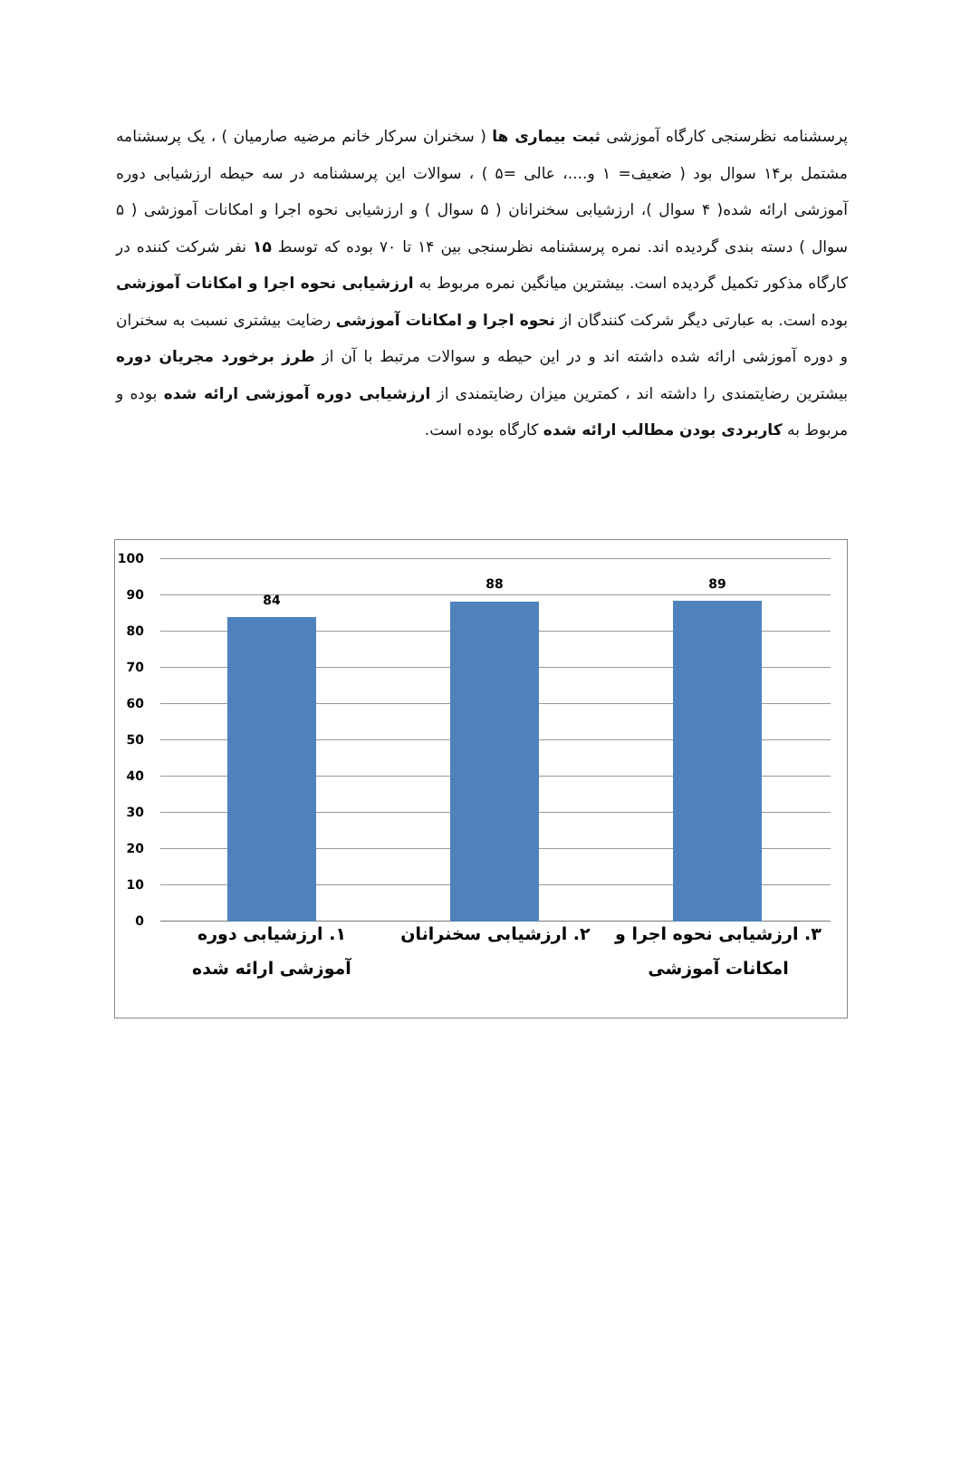پرسشنامه نظرسنجی کارگاه آموزشی ثبت بیماری ها ( سخنران سرکار خانم مرضیه صارمیان ) ، یک پرسشنامه مشتمل بر۱۴ سوال بود ( ضعیف= ۱ و....، عالی =۵ ) ، سوالات این پرسشنامه در سه حیطه ارزشیابی دوره آموزشی ارائه شده( ۴ سوال )، ارزشیابی سخنرانان ( ۵ سوال ) و ارزشیابی نحوه اجرا و امکانات آموزشی ( ۵ سوال ) دسته بندی گردیده اند. نمره پرسشنامه نظرسنجی بین ۱۴ تا ۷۰ بوده که توسط ۱۵ نفر شرکت کننده در کارگاه مذکور تکمیل گردیده است. بیشترین میانگین نمره مربوط به ارزشیابی نحوه اجرا و امکانات آموزشی بوده است. به عبارتی دیگر شرکت کنندگان از نحوه اجرا و امکانات آموزشی رضایت بیشتری نسبت به سخنران و دوره آموزشی ارائه شده داشته اند و در این حیطه و سوالات مرتبط با آن از طرز برخورد مجریان دوره بیشترین رضایتمندی را داشته اند ، کمترین میزان رضایتمندی از ارزشیابی دوره آموزشی ارائه شده بوده و مربوط به کاربردی بودن مطالب ارائه شده کارگاه بوده است.
100
90
80
70
60
50
40
30
20
10
0
84
88 89
۱. ارزشیابی دوره آموزشی ارائه شده
۲. ارزشیابی سخنرانان
۳. ارزشیابی نحوه اجرا و امکانات آموزشی